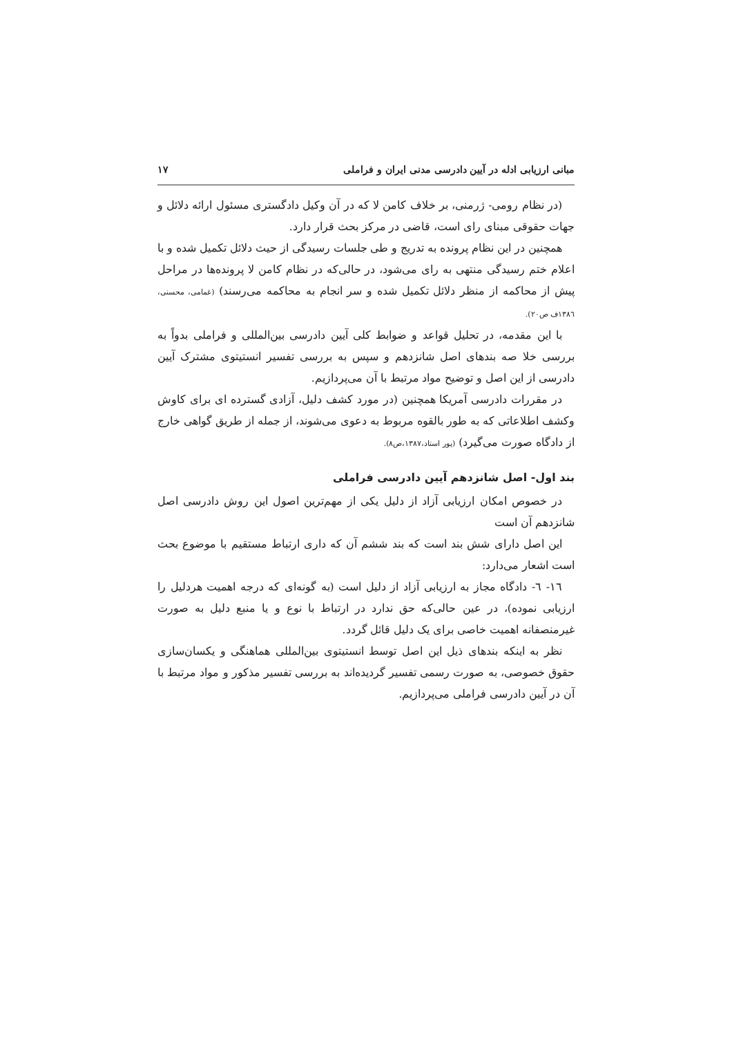مبانی ارزیابی ادله در آیین دادرسی مدنی ایران و فراملی ۱۷
(در نظام رومی- ژرمنی، بر خلاف کامن لا که در آن وکیل دادگستری مسئول ارائه دلائل و جهات حقوقی مبنای رای است، قاضی در مرکز بحث قرار دارد.
همچنین در این نظام پرونده به تدریج و طی جلسات رسیدگی از حیث دلائل تکمیل شده و با اعلام ختم رسیدگی منتهی به رای می‌شود، در حالی‌که در نظام کامن لا پرونده‌ها در مراحل پیش از محاکمه از منظر دلائل تکمیل شده و سر انجام به محاکمه می‌رسند) (غمامی، محسنی، ١٣٨٦ف ص٢٠).
با این مقدمه، در تحلیل قواعد و ضوابط کلی آیین دادرسی بین‌المللی و فراملی بدواً به بررسی خلا صه بندهای اصل شانزدهم و سپس به بررسی تفسیر انستیتوی مشترک آیین دادرسی از این اصل و توضیح مواد مرتبط با آن می‌پردازیم.
در مقررات دادرسی آمریکا همچنین (در مورد کشف دلیل، آزادی گسترده ای برای کاوش وکشف اطلاعاتی که به طور بالقوه مربوط به دعوی می‌شوند، از جمله از طریق گواهی خارج از دادگاه صورت می‌گیرد) (پور استاد،١٣٨٧،ص٨).
بند اول- اصل شانزدهم آیین دادرسی فراملی
در خصوص امکان ارزیابی آزاد از دلیل یکی از مهم‌ترین اصول این روش دادرسی اصل شانزدهم آن است
این اصل دارای شش بند است که بند ششم آن که داری ارتباط مستقیم با موضوع بحث است اشعار می‌دارد:
١٦- ٦- دادگاه مجاز به ارزیابی آزاد از دلیل است (به گونه‌ای که درجه اهمیت هردلیل را ارزیابی نموده)، در عین حالی‌که حق ندارد در ارتباط با نوع و یا منبع دلیل به صورت غیرمنصفانه اهمیت خاصی برای یک دلیل قائل گردد.
نظر به اینکه بندهای ذیل این اصل توسط انستیتوی بین‌المللی هماهنگی و یکسان‌سازی حقوق خصوصی، به صورت رسمی تفسیر گردیده‌اند به بررسی تفسیر مذکور و مواد مرتبط با آن در آیین دادرسی فراملی می‌پردازیم.